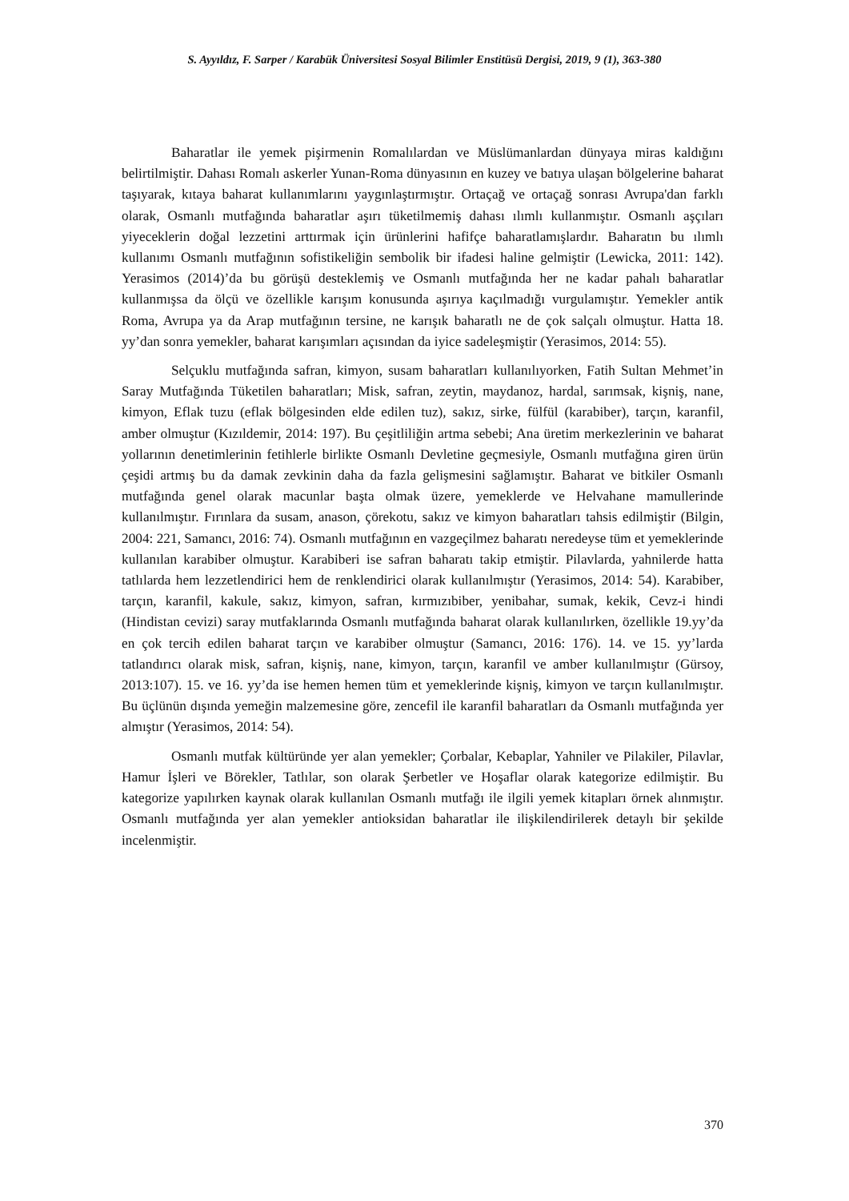S. Ayyıldız, F. Sarper / Karabük Üniversitesi Sosyal Bilimler Enstitüsü Dergisi, 2019, 9 (1), 363-380
Baharatlar ile yemek pişirmenin Romalılardan ve Müslümanlardan dünyaya miras kaldığını belirtilmiştir. Dahası Romalı askerler Yunan-Roma dünyasının en kuzey ve batıya ulaşan bölgelerine baharat taşıyarak, kıtaya baharat kullanımlarını yaygınlaştırmıştır. Ortaçağ ve ortaçağ sonrası Avrupa'dan farklı olarak, Osmanlı mutfağında baharatlar aşırı tüketilmemiş dahası ılımlı kullanmıştır. Osmanlı aşçıları yiyeceklerin doğal lezzetini arttırmak için ürünlerini hafifçe baharatlamışlardır. Baharatın bu ılımlı kullanımı Osmanlı mutfağının sofistikeliğin sembolik bir ifadesi haline gelmiştir (Lewicka, 2011: 142). Yerasimos (2014)’da bu görüşü desteklemiş ve Osmanlı mutfağında her ne kadar pahalı baharatlar kullanmışsa da ölçü ve özellikle karışım konusunda aşırıya kaçılmadığı vurgulamıştır. Yemekler antik Roma, Avrupa ya da Arap mutfağının tersine, ne karışık baharatlı ne de çok salçalı olmuştur. Hatta 18. yy’dan sonra yemekler, baharat karışımları açısından da iyice sadeleşmiştir (Yerasimos, 2014: 55).
Selçuklu mutfağında safran, kimyon, susam baharatları kullanılıyorken, Fatih Sultan Mehmet’in Saray Mutfağında Tüketilen baharatları; Misk, safran, zeytin, maydanoz, hardal, sarımsak, kişniş, nane, kimyon, Eflak tuzu (eflak bölgesinden elde edilen tuz), sakız, sirke, fülfül (karabiber), tarçın, karanfil, amber olmuştur (Kızıldemir, 2014: 197). Bu çeşitliliğin artma sebebi; Ana üretim merkezlerinin ve baharat yollarının denetimlerinin fetihlerle birlikte Osmanlı Devletine geçmesiyle, Osmanlı mutfağına giren ürün çeşidi artmış bu da damak zevkinin daha da fazla gelişmesini sağlamıştır. Baharat ve bitkiler Osmanlı mutfağında genel olarak macunlar başta olmak üzere, yemeklerde ve Helvahane mamullerinde kullanılmıştır. Fırınlara da susam, anason, çörekotu, sakız ve kimyon baharatları tahsis edilmiştir (Bilgin, 2004: 221, Samancı, 2016: 74). Osmanlı mutfağının en vazgeçilmez baharatı neredeyse tüm et yemeklerinde kullanılan karabiber olmuştur. Karabiberi ise safran baharatı takip etmiştir. Pilavlarda, yahnilerde hatta tatlılarda hem lezzetlendirici hem de renklendirici olarak kullanılmıştır (Yerasimos, 2014: 54). Karabiber, tarçın, karanfil, kakule, sakız, kimyon, safran, kırmızıbiber, yenibahar, sumak, kekik, Cevz-i hindi (Hindistan cevizi) saray mutfaklarında Osmanlı mutfağında baharat olarak kullanılırken, özellikle 19.yy’da en çok tercih edilen baharat tarçın ve karabiber olmuştur (Samancı, 2016: 176). 14. ve 15. yy’larda tatlandırıcı olarak misk, safran, kişniş, nane, kimyon, tarçın, karanfil ve amber kullanılmıştır (Gürsoy, 2013:107). 15. ve 16. yy’da ise hemen hemen tüm et yemeklerinde kişniş, kimyon ve tarçın kullanılmıştır. Bu üçlünün dışında yemeğin malzemesine göre, zencefil ile karanfil baharatları da Osmanlı mutfağında yer almıştır (Yerasimos, 2014: 54).
Osmanlı mutfak kültüründe yer alan yemekler; Çorbalar, Kebaplar, Yahniler ve Pilakiler, Pilavlar, Hamur İşleri ve Börekler, Tatlılar, son olarak Şerbetler ve Hoşaflar olarak kategorize edilmiştir. Bu kategorize yapılırken kaynak olarak kullanılan Osmanlı mutfağı ile ilgili yemek kitapları örnek alınmıştır. Osmanlı mutfağında yer alan yemekler antioksidan baharatlar ile ilişkilendirilerek detaylı bir şekilde incelenmiştir.
370